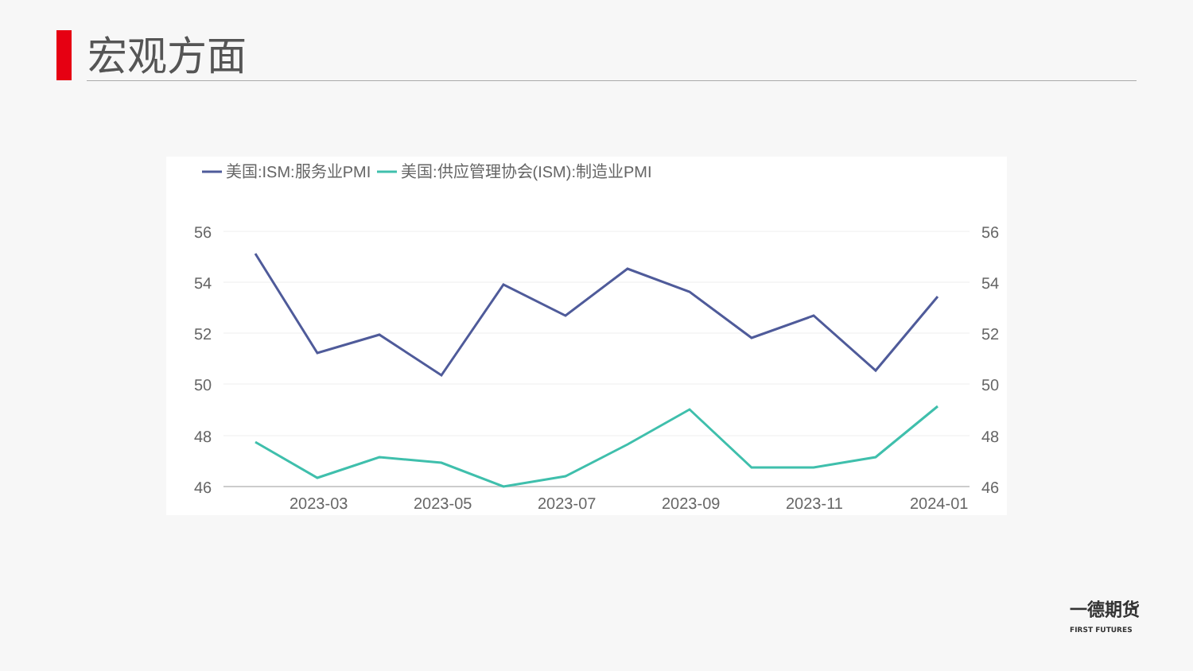宏观方面
美国:ISM:服务业PMI
美国:供应管理协会(ISM):制造业PMI
56
54
52
50
48
46
56
54
52
50
48
46
2023-03
2023-05
2023-07
2023-09
2023-11
2024-01
一德期货
FIRST FUTURES